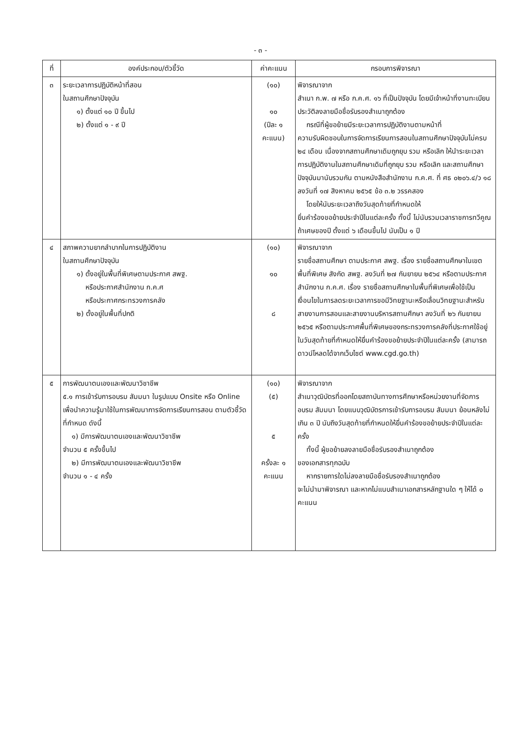- ๓ -
| ที่ | องค์ประกอบ/ตัวชี้วัด | ค่าคะแนน | กรอบการพิจารณา |
| --- | --- | --- | --- |
| ๓ | ระยะเวลาการปฏิบัติหน้าที่สอน ในสถานศึกษาปัจจุบัน ๑) ตั้งแต่ ๑๐ ปี ขึ้นไป ๒) ตั้งแต่ ๑ - ๙ ปี | (๑๐) ๑๐ (ปีละ ๑ คะแนน) | พิจารณาจาก สำเนา ก.พ. ๗ หรือ ก.ค.ศ. ๑๖ ที่เป็นปัจจุบัน โดยมีเจ้าหน้าที่งานทะเบียนประวัติลงลายมือชื่อรับรองสำเนาถูกต้อง กรณีที่ผู้ขอย้ายมีระยะเวลาการปฏิบัติงานตามหน้าที่ ความรับผิดชอบในการจัดการเรียนการสอนในสถานศึกษาปัจจุบันไม่ครบ ๒๔ เดือน เนื่องจากสถานศึกษาเดิมถูกยุบ รวม หรือเลิก ให้นำระยะเวลาการปฏิบัติงานในสถานศึกษาเดิมที่ถูกยุบ รวม หรือเลิก และสถานศึกษาปัจจุบันมานับรวมกัน ตามหนังสือสำนักงาน ก.ค.ศ. ที่ ศธ ๐๒๐๖.๔/ว ๑๘ ลงวันที่ ๑๗ สิงหาคม ๒๕๖๕ ข้อ ๓.๒ วรรคสอง โดยให้นับระยะเวลาถึงวันสุดท้ายที่กำหนดให้ ยื่นคำร้องขอย้ายประจำปีในแต่ละครั้ง ทั้งนี้ ไม่นับรวมเวลาราชการทวีคูณ ถ้าเศษของปี ตั้งแต่ ๖ เดือนขึ้นไป นับเป็น ๑ ปี |
| ๔ | สภาพความยากลำบากในการปฏิบัติงาน ในสถานศึกษาปัจจุบัน ๑) ตั้งอยู่ในพื้นที่พิเศษตามประกาศ สพฐ. หรือประกาศสำนักงาน ก.ค.ศ หรือประกาศกระทรวงการคลัง ๒) ตั้งอยู่ในพื้นที่ปกติ | (๑๐) ๑๐ ๘ | พิจารณาจาก รายชื่อสถานศึกษา ตามประกาศ สพฐ. เรื่อง รายชื่อสถานศึกษาในเขตพื้นที่พิเศษ สังกัด สพฐ. ลงวันที่ ๒๗ กันยายน ๒๕๖๔ หรือตามประกาศสำนักงาน ก.ค.ศ. เรื่อง รายชื่อสถานศึกษาในพื้นที่พิเศษเพื่อใช้เป็นเงื่อนไขในการลดระยะเวลาการขอมีวิทยฐานะหรือเลื่อนวิทยฐานะสำหรับสายงานการสอนและสายงานบริหารสถานศึกษา ลงวันที่ ๒๖ กันยายน ๒๕๖๕ หรือตามประกาศพื้นที่พิเศษของกระทรวงการคลังที่ประกาศใช้อยู่ในวันสุดท้ายที่กำหนดให้ยื่นคำร้องขอย้ายประจำปีในแต่ละครั้ง (สามารถดาวน์โหลดได้จากเว็บไซต์ www.cgd.go.th) |
| ๕ | การพัฒนาตนเองและพัฒนาวิชาชีพ ๕.๑ การเข้ารับการอบรม สัมมนา ในรูปแบบ Onsite หรือ Online เพื่อนำความรู้มาใช้ในการพัฒนาการจัดการเรียนการสอน ตามตัวชี้วัดที่กำหนด ดังนี้ ๑) มีการพัฒนาตนเองและพัฒนาวิชาชีพ จำนวน ๕ ครั้งขึ้นไป ๒) มีการพัฒนาตนเองและพัฒนาวิชาชีพ จำนวน ๑ - ๔ ครั้ง | (๑๐) (๕) ๕ ครั้งละ ๑ คะแนน | พิจารณาจาก สำเนาวุฒิบัตรที่ออกโดยสถาบันทางการศึกษาหรือหน่วยงานที่จัดการอบรม สัมมนา โดยแนบวุฒิบัตรการเข้ารับการอบรม สัมมนา ย้อนหลังไม่เกิน ๓ ปี นับถึงวันสุดท้ายที่กำหนดให้ยื่นคำร้องขอย้ายประจำปีในแต่ละครั้ง ทั้งนี้ ผู้ขอย้ายลงลายมือชื่อรับรองสำเนาถูกต้อง ของเอกสารทุกฉบับ หากรายการใดไม่ลงลายมือชื่อรับรองสำเนาถูกต้อง จะไม่นำมาพิจารณา และหากไม่แนบสำเนาเอกสารหลักฐานใด ๆ ให้ได้ ๐ คะแนน |